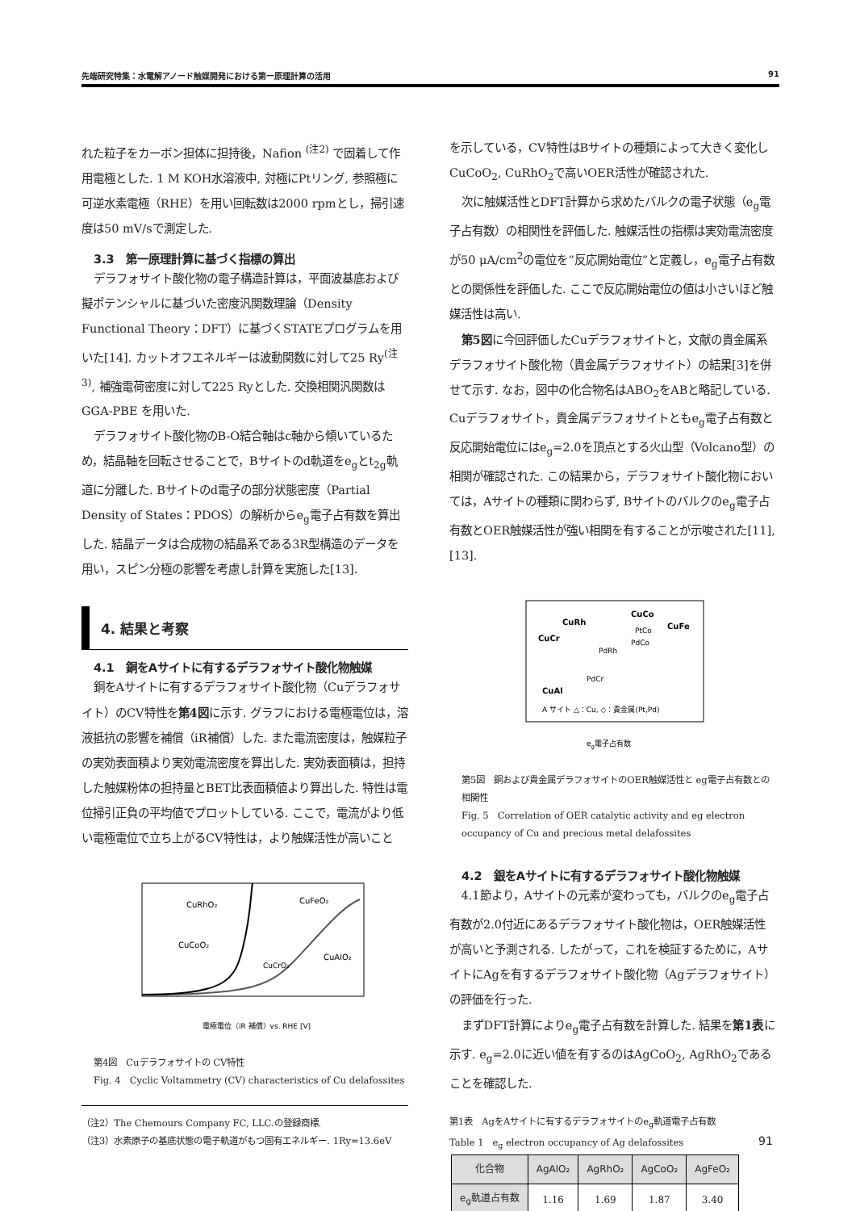先端研究特集：水電解アノード触媒開発における第一原理計算の活用 91
れた粒子をカーボン担体に担持後，Nafion <sup>(注2)</sup> で固着して作用電極とした. 1 M KOH水溶液中, 対極にPtリング, 参照極に可逆水素電極（RHE）を用い回転数は2000 rpmとし，掃引速度は50 mV/sで測定した.
3.3　第一原理計算に基づく指標の算出
デラフォサイト酸化物の電子構造計算は，平面波基底および擬ポテンシャルに基づいた密度汎関数理論（Density Functional Theory：DFT）に基づくSTATEプログラムを用いた[14]. カットオフエネルギーは波動関数に対して25 Ry<sup>(注3)</sup>, 補強電荷密度に対して225 Ryとした. 交換相関汎関数はGGA-PBE を用いた.
デラフォサイト酸化物のB-O結合軸はc軸から傾いているため，結晶軸を回転させることで，Bサイトのd軌道をe<sub>g</sub>とt<sub>2g</sub>軌道に分離した. Bサイトのd電子の部分状態密度（Partial Density of States：PDOS）の解析からe<sub>g</sub>電子占有数を算出した. 結晶データは合成物の結晶系である3R型構造のデータを用い，スピン分極の影響を考慮し計算を実施した[13].
4. 結果と考察
4.1　銅をAサイトに有するデラフォサイト酸化物触媒
銅をAサイトに有するデラフォサイト酸化物（Cuデラフォサイト）のCV特性を第4図に示す. グラフにおける電極電位は，溶液抵抗の影響を補償（iR補償）した. また電流密度は，触媒粒子の実効表面積より実効電流密度を算出した. 実効表面積は，担持した触媒粉体の担持量とBET比表面積値より算出した. 特性は電位掃引正負の平均値でプロットしている. ここで，電流がより低い電極電位で立ち上がるCV特性は，より触媒活性が高いこと
CuRhO₂
CuFeO₂
CuCoO₂
CuAlO₂
CuCrO₂
電極電位（iR 補償）vs. RHE [V]
第4図　Cuデラフォサイトの CV特性
Fig. 4　Cyclic Voltammetry (CV) characteristics of Cu delafossites
（注2）The Chemours Company FC, LLC.の登録商標.
（注3）水素原子の基底状態の電子軌道がもつ固有エネルギー. 1Ry=13.6eV
を示している，CV特性はBサイトの種類によって大きく変化しCuCoO<sub>2</sub>, CuRhO<sub>2</sub>で高いOER活性が確認された.
次に触媒活性とDFT計算から求めたバルクの電子状態（e<sub>g</sub>電子占有数）の相関性を評価した. 触媒活性の指標は実効電流密度が50 μA/cm<sup>2</sup>の電位を”反応開始電位”と定義し，e<sub>g</sub>電子占有数との関係性を評価した. ここで反応開始電位の値は小さいほど触媒活性は高い.
第5図に今回評価したCuデラフォサイトと，文献の貴金属系デラフォサイト酸化物（貴金属デラフォサイト）の結果[3]を併せて示す. なお，図中の化合物名はABO<sub>2</sub>をABと略記している. Cuデラフォサイト，貴金属デラフォサイトともe<sub>g</sub>電子占有数と反応開始電位にはe<sub>g</sub>=2.0を頂点とする火山型（Volcano型）の相関が確認された. この結果から，デラフォサイト酸化物においては，Aサイトの種類に関わらず, Bサイトのバルクのe<sub>g</sub>電子占有数とOER触媒活性が強い相関を有することが示唆された[11], [13].
CuRh
CuCo
CuFe
CuCr
PtCo
PdCo
PdRh
PdCr
CuAl
A サイト △：Cu, ◇：貴金属(Pt,Pd)
eg電子占有数
第5図　銅および貴金属デラフォサイトのOER触媒活性と eg電子占有数との相関性
Fig. 5　Correlation of OER catalytic activity and eg electron occupancy of Cu and precious metal delafossites
4.2　銀をAサイトに有するデラフォサイト酸化物触媒
4.1節より，Aサイトの元素が変わっても，バルクのe<sub>g</sub>電子占有数が2.0付近にあるデラフォサイト酸化物は，OER触媒活性が高いと予測される. したがって，これを検証するために，AサイトにAgを有するデラフォサイト酸化物（Agデラフォサイト）の評価を行った.
まずDFT計算によりe<sub>g</sub>電子占有数を計算した. 結果を第1表に示す. e<sub>g</sub>=2.0に近い値を有するのはAgCoO<sub>2</sub>, AgRhO<sub>2</sub>であることを確認した.
第1表　AgをAサイトに有するデラフォサイトのe<sub>g</sub>軌道電子占有数
Table 1　e<sub>g</sub> electron occupancy of Ag delafossites
| 化合物 | AgAlO₂ | AgRhO₂ | AgCoO₂ | AgFeO₂ |
| --- | --- | --- | --- | --- |
| e<sub>g</sub>軌道占有数 | 1.16 | 1.69 | 1.87 | 3.40 |
91